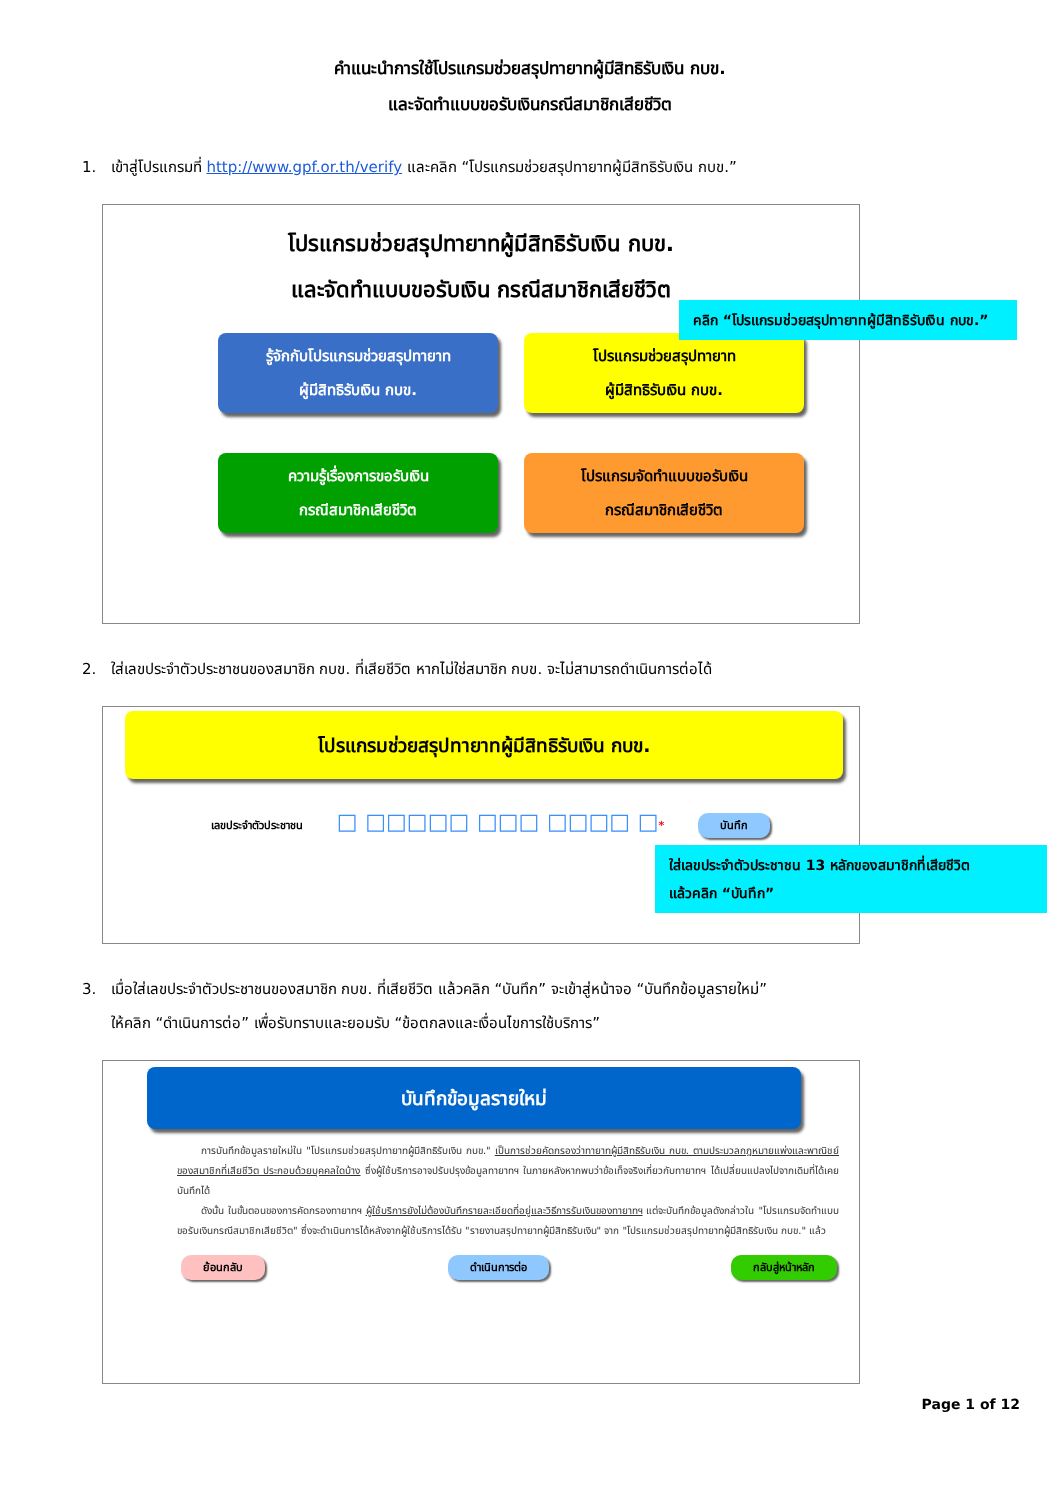คำแนะนำการใช้โปรแกรมช่วยสรุปทายาทผู้มีสิทธิรับเงิน กบข.
และจัดทำแบบขอรับเงินกรณีสมาชิกเสียชีวิต
1. เข้าสู่โปรแกรมที่ http://www.gpf.or.th/verify และคลิก “โปรแกรมช่วยสรุปทายาทผู้มีสิทธิรับเงิน กบข.”
โปรแกรมช่วยสรุปทายาทผู้มีสิทธิรับเงิน กบข.
และจัดทำแบบขอรับเงิน กรณีสมาชิกเสียชีวิต
คลิก “โปรแกรมช่วยสรุปทายาทผู้มีสิทธิรับเงิน กบข.”
รู้จักกับโปรแกรมช่วยสรุปทายาท
ผู้มีสิทธิรับเงิน กบข.
โปรแกรมช่วยสรุปทายาท
ผู้มีสิทธิรับเงิน กบข.
ความรู้เรื่องการขอรับเงิน
กรณีสมาชิกเสียชีวิต
โปรแกรมจัดทำแบบขอรับเงิน
กรณีสมาชิกเสียชีวิต
2. ใส่เลขประจำตัวประชาชนของสมาชิก กบข. ที่เสียชีวิต หากไม่ใช่สมาชิก กบข. จะไม่สามารถดำเนินการต่อได้
โปรแกรมช่วยสรุปทายาทผู้มีสิทธิรับเงิน กบข.
เลขประจำตัวประชาชน □ □□□□□ □□□ □□□□ □* บันทึก
ใส่เลขประจำตัวประชาชน 13 หลักของสมาชิกที่เสียชีวิต
แล้วคลิก “บันทึก”
3. เมื่อใส่เลขประจำตัวประชาชนของสมาชิก กบข. ที่เสียชีวิต แล้วคลิก “บันทึก” จะเข้าสู่หน้าจอ “บันทึกข้อมูลรายใหม่”
ให้คลิก “ดำเนินการต่อ” เพื่อรับทราบและยอมรับ “ข้อตกลงและเงื่อนไขการใช้บริการ”
บันทึกข้อมูลรายใหม่
การบันทึกข้อมูลรายใหม่ใน "โปรแกรมช่วยสรุปทายาทผู้มีสิทธิรับเงิน กบข." เป็นการช่วยคัดกรองว่าทายาทผู้มีสิทธิรับเงิน กบข. ตามประมวลกฎหมายแพ่งและพาณิชย์ของสมาชิกที่เสียชีวิต ประกอบด้วยบุคคลใดบ้าง ซึ่งผู้ใช้บริการอาจปรับปรุงข้อมูลทายาทฯ ในภายหลังหากพบว่าข้อเท็จจริงเกี่ยวกับทายาทฯ ได้เปลี่ยนแปลงไปจากเดิมที่ได้เคยบันทึกได้
ดังนั้น ในขั้นตอนของการคัดกรองทายาทฯ ผู้ใช้บริการยังไม่ต้องบันทึกรายละเอียดที่อยู่และวิธีการรับเงินของทายาทฯ แต่จะบันทึกข้อมูลดังกล่าวใน "โปรแกรมจัดทำแบบขอรับเงินกรณีสมาชิกเสียชีวิต" ซึ่งจะดำเนินการได้หลังจากผู้ใช้บริการได้รับ "รายงานสรุปทายาทผู้มีสิทธิรับเงิน" จาก "โปรแกรมช่วยสรุปทายาทผู้มีสิทธิรับเงิน กบข." แล้ว
ย้อนกลับ ดำเนินการต่อ กลับสู่หน้าหลัก
Page 1 of 12